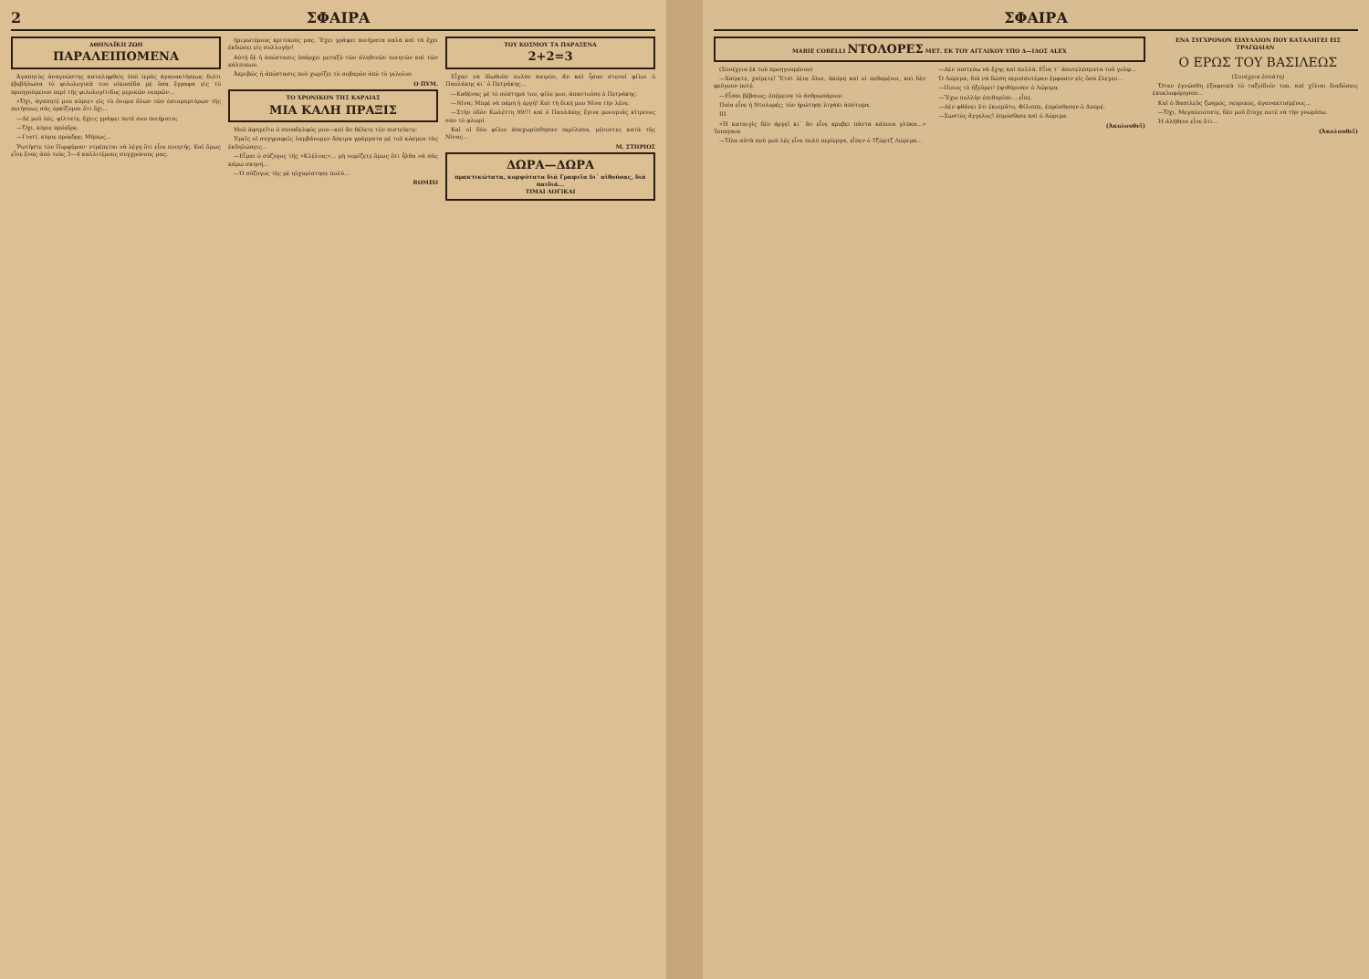2 ΣΦΑΙΡΑ
ΑΘΗΝΑΪΚΗ ΖΩΗ
ΠΑΡΑΛΕΙΠΟΜΕΝΑ
Ἀγαπητὸς ἀναγνώστης καταληφθεὶς ὑπὸ ἱερᾶς ἀγανακτήσεως διότι ἐβεβήλωσα τὸ φιλολογικὰ του οἰκοσέδα μὲ ὅσα ἔγραφα εἰς τὸ προηγούμενον περὶ τῆς φιλολογίτιδος μερικῶν νεαρῶν...
«Ὄχι, ἀγαπητέ μου κύριε» εἰς τὸ ὄνομα ὅλων τῶν ὁσιομαρτύρων τῆς ποιήσεως σᾶς ὁρκίζομαι ὅτι ὄχι...
—Δὲ μοῦ λές, φίλτατε, ἔχεις γράψει ποτέ σου ποιήματα;
—Ὄχι, κύριε πρόεδρε.
—Γιατί, κύριε πρόεδρε; Μήπως...
Ῥωτήστε τὸν Πορφύραν· ντρέπεται νὰ λέγη ὅτι εἶνε ποιητής. Καὶ ὅμως εἶνε ἕνας ἀπὸ τοὺς 3—4 καλλιτέρους συγχρόνους μας.
ἡμιμωτέρους κριτικοὺς μας. Ἔχει γράψει ποιήματα καλὰ καὶ τὰ ἔχει ἐκδώσει εἰς συλλογήν!
Αὐτὴ δὲ ἡ ἀπόστασις ὑπάρχει μεταξὺ τῶν ἀληθινῶν ποιητῶν καὶ τῶν κάλπικων.
Ἀκριβῶς ἡ ἀπόστασις ποὺ χωρίζει τὸ σοβαρὸν ἀπὸ τὸ γελοῖον.
Ο ΠΥΜ.
ΤΟ ΧΡΟΝΙΚΟΝ ΤΗΣ ΚΑΡΔΙΑΣ
ΜΙΑ ΚΑΛΗ ΠΡΑΞΙΣ
Μοῦ ἀφηγεῖτο ὁ συναδελφός μου—καὶ ἂν θέλετε τὸν πιστεύετε:
Ἐμεῖς οἱ συγγραφεῖς λαμβάνομεν ἄπειρα γράμματα μὲ τοῦ κόσμου τὰς ἐκδηλώσεις...
—Εἶμαι ὁ σύζυγος τῆς «Κλέλιας»... μὴ νομίζετε ὅμως ὅτι ἦλθα νὰ σᾶς κάμω σκηνή...
—Ὁ σύζυγος τῆς μὲ ηὐχαρίστησε πολύ...
ROMEO
ΤΟΥ ΚΟΣΜΟΥ ΤΑ ΠΑΡΑΞΕΝΑ
2+2=3
Εἶχαν νὰ ἰδωθοῦν πολὺν καιρόν, ἂν καὶ ἦσαν στενοὶ φίλοι ὁ Παυλάκης κι᾽ ὁ Πετράκης...
—Καθένας μὲ τὸ σόστημά του, φίλε μου, ἀπαντούσε ὁ Πετράκης.
—Νίνα; Μπρὲ νὰ πάρη ἡ ὀργή! Καὶ τὴ δική μου Νίνα τὴν λένε.
—Στὴν ὁδὸν Κωλέττη 99!!! καὶ ὁ Παυλάκης ἔγινε μονομιᾶς κίτρινος σὰν τὸ φλωρί.
Καὶ οἱ δύο φίλοι ἀπεχωρίσθησαν περίλυπα, μένοντες κατὰ τῆς Νίνας...
Μ. ΣΤΗΡΙΟΣ
ΔΩΡΑ—ΔΩΡΑ
πρακτικώτατα, κομψότατα διὰ Γραφεῖα δι᾽ αἰθούσας, διὰ παιδιά...
ΤΙΜΑΙ ΛΟΓΙΚΑΙ
ΣΦΑΙΡΑ
MARIE CORELLI ΝΤΟΛΟΡΕΣ ΜΕΤ. ΕΚ ΤΟΥ ΑΓΓΛΙΚΟΥ ΥΠΟ Δ—ΙΔΟΣ ALEX
(Συνέχεια ἐκ τοῦ προηγουμένου)
—Χαίρετε, χαίρετε! Ἔτσι λένε ὅλοι, ἀκόμη καὶ οἱ πεθαμένοι, καὶ δὲν φεύγουν ποτέ.
—Εἶσαι βέβαιος; ἐπέμεινε τὸ ἀνθρωπάριον.
Ποία εἶνε ἡ Ντολορές; τὸν ἠρώτησε λιγάκι ἀπότομα.
III
«Ἡ καταιγὶς δὲν ἀργεῖ κι᾽ ἂν εἶνε κρυβει πάντα κάποια γλύκα...» Tennyson
—Ὅλα αὐτὰ ποὺ μοῦ λὲς εἶνε πολὺ περίεργα, εἶπεν ὁ Τζὼρτζ Λώριμα...
—Δὲν πιστεύω νὰ ἔχης καὶ πολλά. Εἶνε τ᾽ ἀποτελέσματα τοῦ γολφ...
Ὁ Λώριμα, διὰ νὰ δώση περισσοτέραν ἔμφασιν εἰς ὅσα ἔλεγεν...
—Ποιος τὸ ἠξεύρει! ἐψιθύρισεν ὁ Λώριμα.
—Ἔχω πολλὴν ἐπιθυμίαν... εἶπε.
—Δὲν φθάνει ὅτι ἐκοιμᾶτο, Φίλιππε, ἐπρόσθεσεν ὁ Δυπρέ.
—Σωστὸς ἄγγελος! ἐπρόσθεσε καὶ ὁ Λώριμα.
(Ἀκολουθεῖ)
ΕΝΑ ΣΥΓΧΡΟΝΟΝ ΕΙΔΥΛΛΙΟΝ ΠΟΥ ΚΑΤΑΛΗΓΕΙ ΕΙΣ ΤΡΑΓΩΔΙΑΝ
Ο ΕΡΩΣ ΤΟΥ ΒΑΣΙΛΕΩΣ
(Συνέχεια ἐννάτη)
Ὅταν ἐγνώσθη ἐξαφνικὰ τὸ ταξείδιόν του, καὶ χίλιαι διαδόσεις ἐκυκλοφόρησαν...
Καὶ ὁ Βασιλεὺς ζωηρός, νευρικός, ἀγανακτισμένος...
—Ὄχι, Μεγαλειότατε, δὲν μοῦ ἔτυχε ποτὲ νὰ τὴν γνωρίσω.
Ἡ ἀλήθεια εἶνε ὅτι...
(Ἀκολουθεῖ)